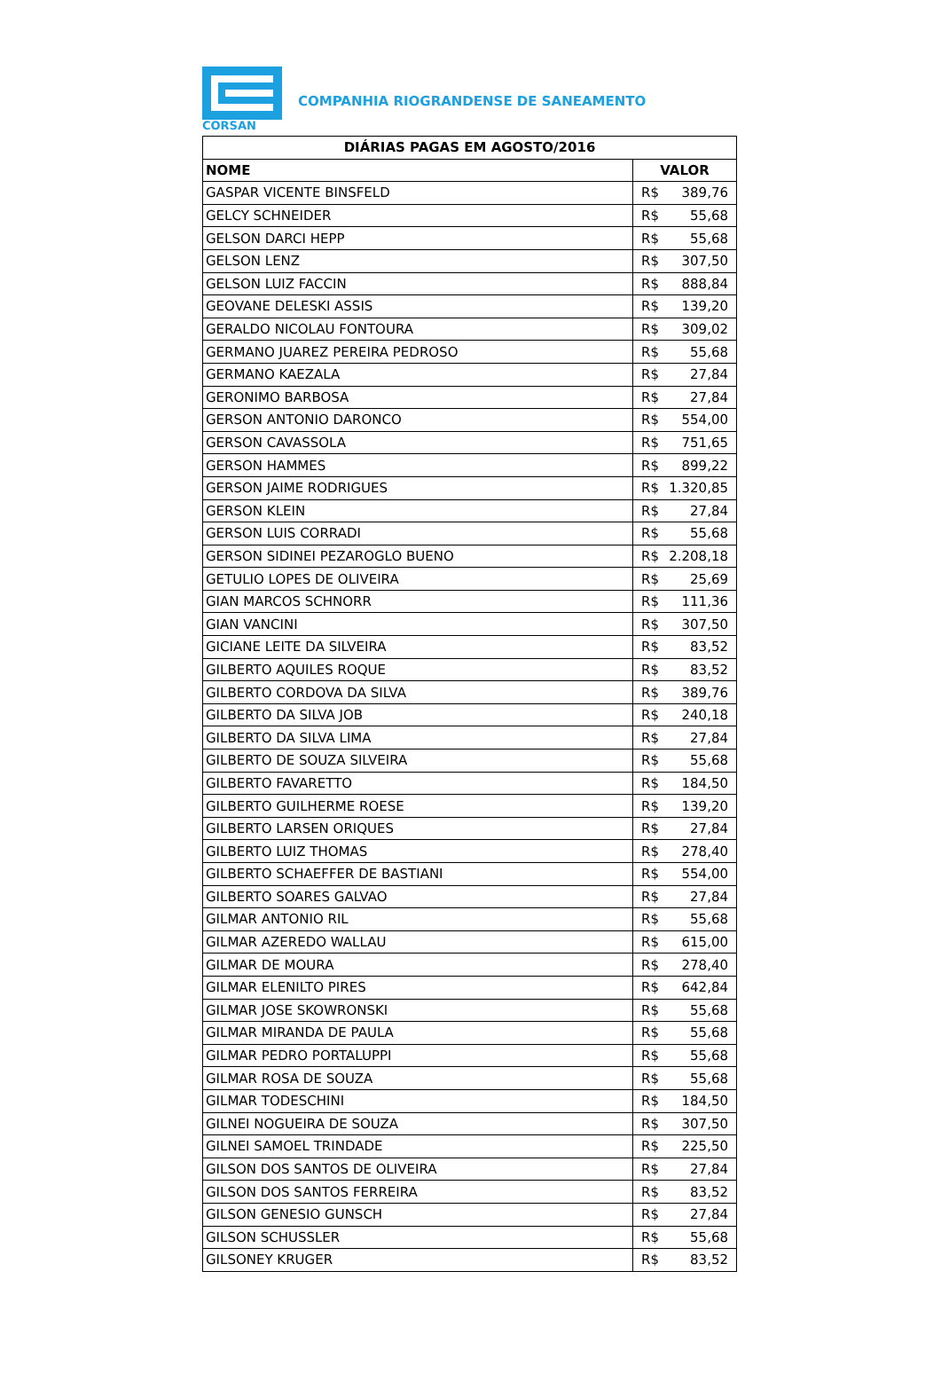CORSAN
COMPANHIA RIOGRANDENSE DE SANEAMENTO
| DIÁRIAS PAGAS EM AGOSTO/2016 | |
| --- | --- |
| NOME | VALOR |
| GASPAR VICENTE BINSFELD | R$ 389,76 |
| GELCY SCHNEIDER | R$ 55,68 |
| GELSON DARCI HEPP | R$ 55,68 |
| GELSON LENZ | R$ 307,50 |
| GELSON LUIZ FACCIN | R$ 888,84 |
| GEOVANE DELESKI ASSIS | R$ 139,20 |
| GERALDO NICOLAU FONTOURA | R$ 309,02 |
| GERMANO JUAREZ PEREIRA PEDROSO | R$ 55,68 |
| GERMANO KAEZALA | R$ 27,84 |
| GERONIMO BARBOSA | R$ 27,84 |
| GERSON ANTONIO DARONCO | R$ 554,00 |
| GERSON CAVASSOLA | R$ 751,65 |
| GERSON HAMMES | R$ 899,22 |
| GERSON JAIME RODRIGUES | R$ 1.320,85 |
| GERSON KLEIN | R$ 27,84 |
| GERSON LUIS CORRADI | R$ 55,68 |
| GERSON SIDINEI PEZAROGLO BUENO | R$ 2.208,18 |
| GETULIO LOPES DE OLIVEIRA | R$ 25,69 |
| GIAN MARCOS SCHNORR | R$ 111,36 |
| GIAN VANCINI | R$ 307,50 |
| GICIANE LEITE DA SILVEIRA | R$ 83,52 |
| GILBERTO AQUILES ROQUE | R$ 83,52 |
| GILBERTO CORDOVA DA SILVA | R$ 389,76 |
| GILBERTO DA SILVA JOB | R$ 240,18 |
| GILBERTO DA SILVA LIMA | R$ 27,84 |
| GILBERTO DE SOUZA SILVEIRA | R$ 55,68 |
| GILBERTO FAVARETTO | R$ 184,50 |
| GILBERTO GUILHERME ROESE | R$ 139,20 |
| GILBERTO LARSEN ORIQUES | R$ 27,84 |
| GILBERTO LUIZ THOMAS | R$ 278,40 |
| GILBERTO SCHAEFFER DE BASTIANI | R$ 554,00 |
| GILBERTO SOARES GALVAO | R$ 27,84 |
| GILMAR ANTONIO RIL | R$ 55,68 |
| GILMAR AZEREDO WALLAU | R$ 615,00 |
| GILMAR DE MOURA | R$ 278,40 |
| GILMAR ELENILTO PIRES | R$ 642,84 |
| GILMAR JOSE SKOWRONSKI | R$ 55,68 |
| GILMAR MIRANDA DE PAULA | R$ 55,68 |
| GILMAR PEDRO PORTALUPPI | R$ 55,68 |
| GILMAR ROSA DE SOUZA | R$ 55,68 |
| GILMAR TODESCHINI | R$ 184,50 |
| GILNEI NOGUEIRA DE SOUZA | R$ 307,50 |
| GILNEI SAMOEL TRINDADE | R$ 225,50 |
| GILSON DOS SANTOS DE OLIVEIRA | R$ 27,84 |
| GILSON DOS SANTOS FERREIRA | R$ 83,52 |
| GILSON GENESIO GUNSCH | R$ 27,84 |
| GILSON SCHUSSLER | R$ 55,68 |
| GILSONEY KRUGER | R$ 83,52 |